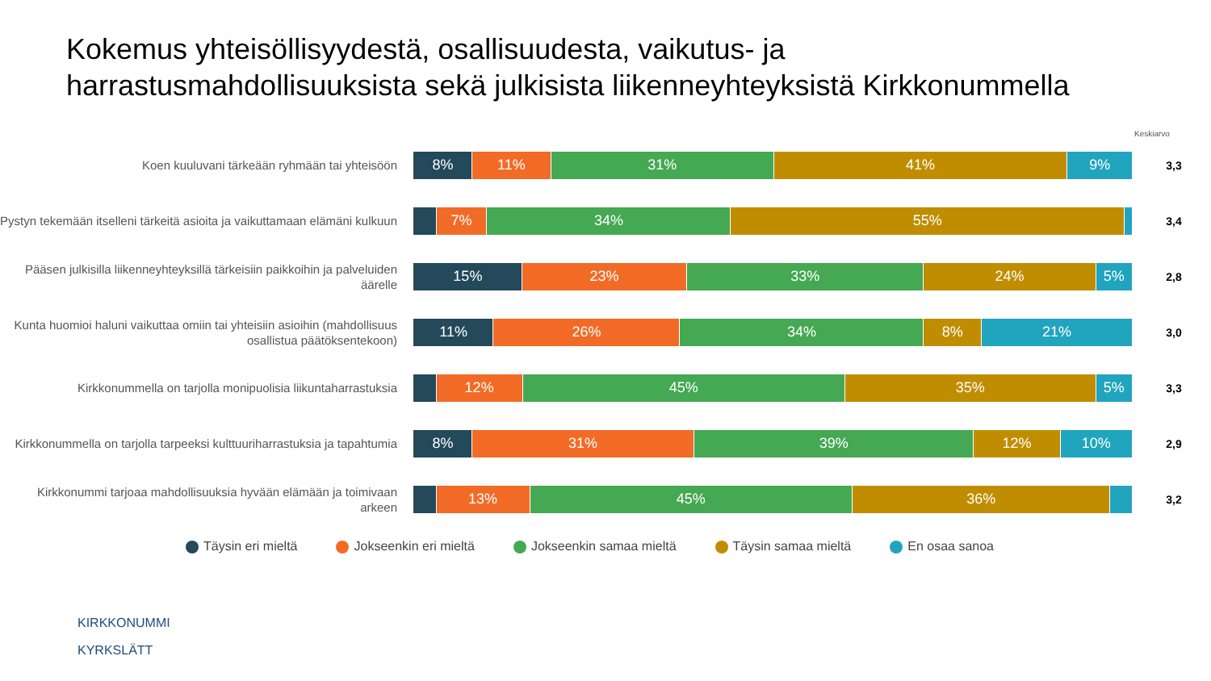Kokemus yhteisöllisyydestä, osallisuudesta, vaikutus- ja
harrastusmahdollisuuksista sekä julkisista liikenneyhteyksistä Kirkkonummella
Keskiarvo
Koen kuuluvani tärkeään ryhmään tai yhteisöön
8% 11% 31% 41% 9%
3,3
Pystyn tekemään itselleni tärkeitä asioita ja vaikuttamaan elämäni kulkuun
7% 34% 55%
3,4
Pääsen julkisilla liikenneyhteyksillä tärkeisiin paikkoihin ja palveluiden äärelle
15% 23% 33% 24% 5%
2,8
Kunta huomioi haluni vaikuttaa omiin tai yhteisiin asioihin (mahdollisuus osallistua päätöksentekoon)
11% 26% 34% 8% 21%
3,0
Kirkkonummella on tarjolla monipuolisia liikuntaharrastuksia
12% 45% 35% 5%
3,3
Kirkkonummella on tarjolla tarpeeksi kulttuuriharrastuksia ja tapahtumia
8% 31% 39% 12% 10%
2,9
Kirkkonummi tarjoaa mahdollisuuksia hyvään elämään ja toimivaan arkeen
13% 45% 36%
3,2
Täysin eri mieltä Jokseenkin eri mieltä Jokseenkin samaa mieltä Täysin samaa mieltä En osaa sanoa
KIRKKONUMMI
KYRKSLÄTT